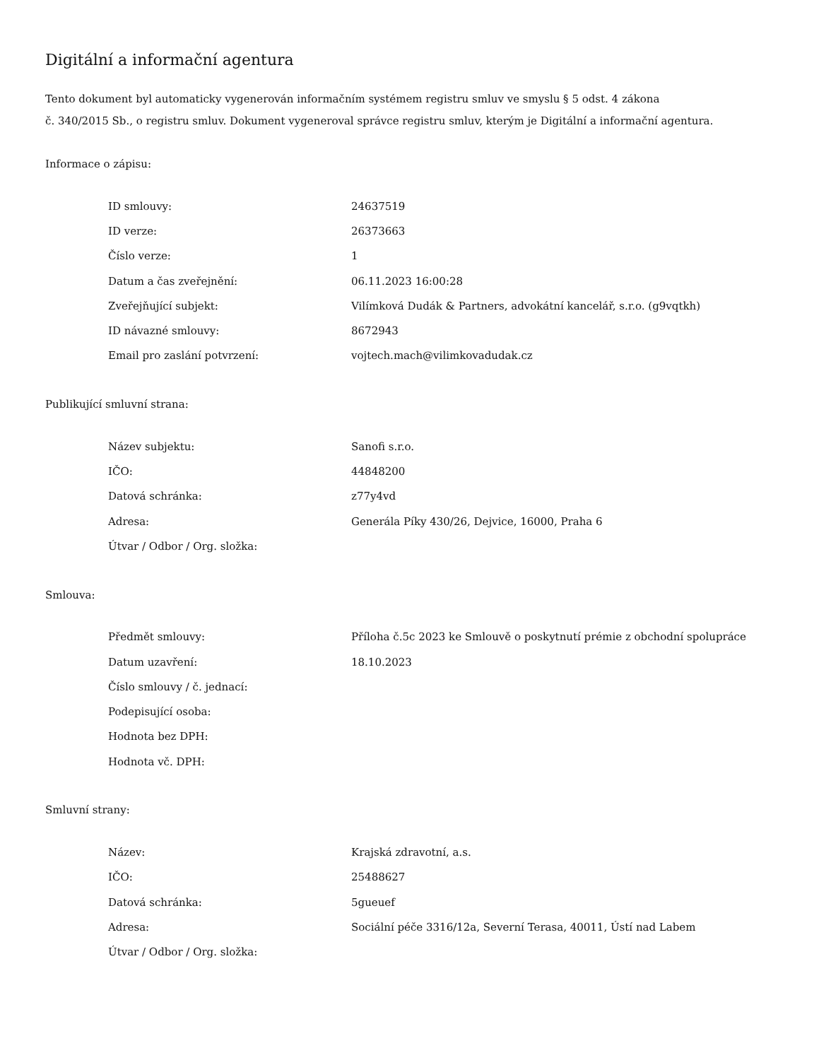Digitální a informační agentura
Tento dokument byl automaticky vygenerován informačním systémem registru smluv ve smyslu § 5 odst. 4 zákona
č. 340/2015 Sb., o registru smluv. Dokument vygeneroval správce registru smluv, kterým je Digitální a informační agentura.
Informace o zápisu:
| ID smlouvy: | 24637519 |
| ID verze: | 26373663 |
| Číslo verze: | 1 |
| Datum a čas zveřejnění: | 06.11.2023 16:00:28 |
| Zveřejňující subjekt: | Vilímková Dudák & Partners, advokátní kancelář, s.r.o. (g9vqtkh) |
| ID návazné smlouvy: | 8672943 |
| Email pro zaslání potvrzení: | vojtech.mach@vilimkovadudak.cz |
Publikující smluvní strana:
| Název subjektu: | Sanofi s.r.o. |
| IČO: | 44848200 |
| Datová schránka: | z77y4vd |
| Adresa: | Generála Píky 430/26, Dejvice, 16000, Praha 6 |
| Útvar / Odbor / Org. složka: | |
Smlouva:
| Předmět smlouvy: | Příloha č.5c 2023 ke Smlouvě o poskytnutí prémie z obchodní spolupráce |
| Datum uzavření: | 18.10.2023 |
| Číslo smlouvy / č. jednací: | |
| Podepisující osoba: | |
| Hodnota bez DPH: | |
| Hodnota vč. DPH: | |
Smluvní strany:
| Název: | Krajská zdravotní, a.s. |
| IČO: | 25488627 |
| Datová schránka: | 5gueuef |
| Adresa: | Sociální péče 3316/12a, Severní Terasa, 40011, Ústí nad Labem |
| Útvar / Odbor / Org. složka: | |